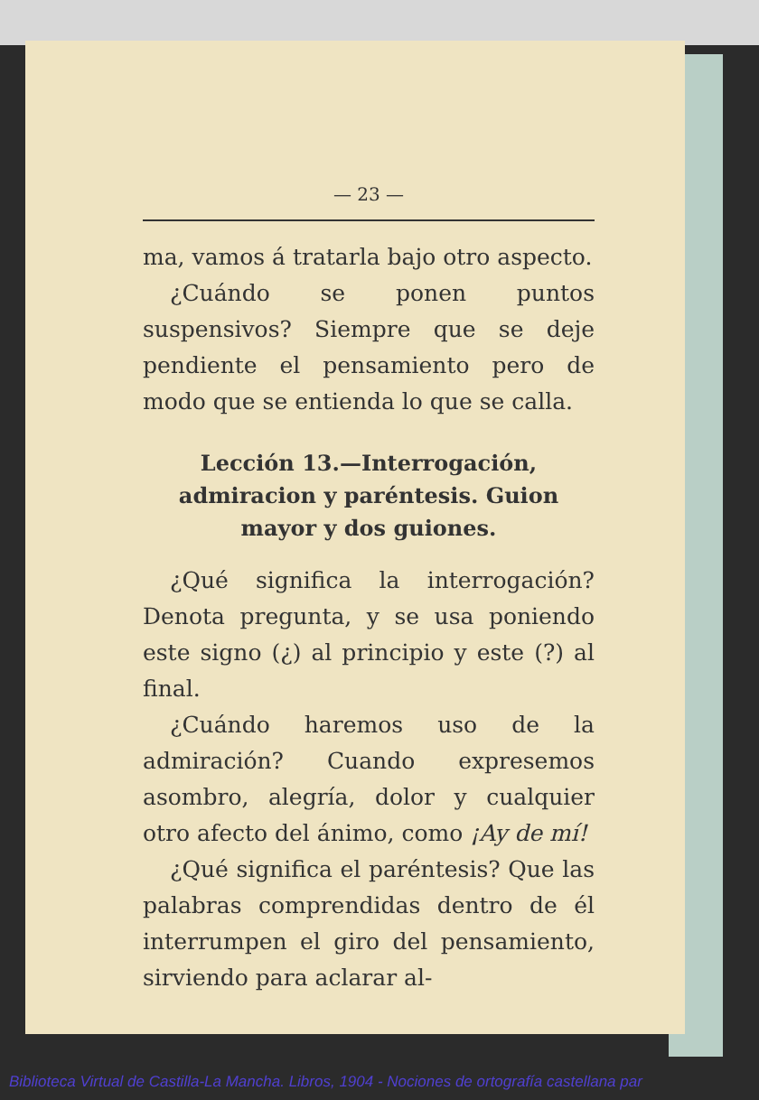— 23 —
ma, vamos á tratarla bajo otro aspecto.
¿Cuándo se ponen puntos suspensivos? Siempre que se deje pendiente el pensamiento pero de modo que se entienda lo que se calla.
Lección 13.—Interrogación, admiracion y paréntesis. Guion mayor y dos guiones.
¿Qué significa la interrogación? Denota pregunta, y se usa poniendo este signo (¿) al principio y este (?) al final.
¿Cuándo haremos uso de la admiración? Cuando expresemos asombro, alegría, dolor y cualquier otro afecto del ánimo, como ¡Ay de mí!
¿Qué significa el paréntesis? Que las palabras comprendidas dentro de él interrumpen el giro del pensamiento, sirviendo para aclarar al-
Biblioteca Virtual de Castilla-La Mancha. Libros, 1904 - Nociones de ortografía castellana par